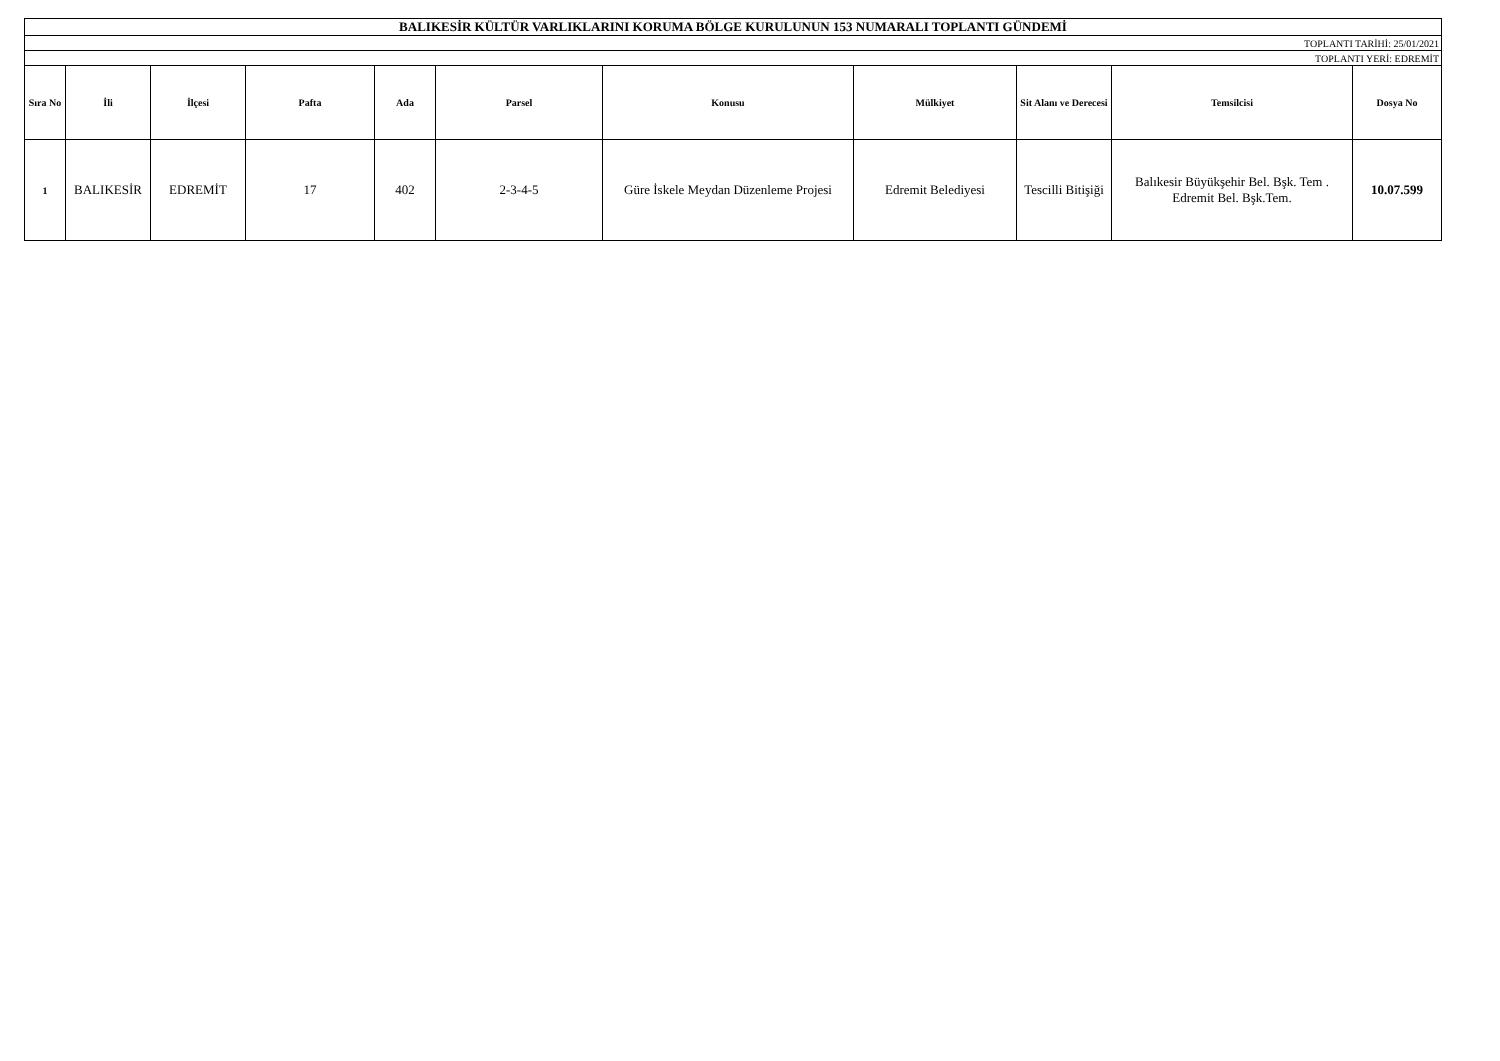| BALIKESİR KÜLTÜR VARLIKLARINI KORUMA BÖLGE KURULUNUN 153 NUMARALI TOPLANTI GÜNDEMİ | | | | | | | | | | |
| TOPLANTI TARİHİ: 25/01/2021 | | | | | | | | | | |
| TOPLANTI YERİ: EDREMİT | | | | | | | | | | |
| Sıra No | İli | İlçesi | Pafta | Ada | Parsel | Konusu | Mülkiyet | Sit Alanı ve Derecesi | Temsilcisi | Dosya No |
| 1 | BALIKESİR | EDREMİT | 17 | 402 | 2-3-4-5 | Güre İskele Meydan Düzenleme Projesi | Edremit Belediyesi | Tescilli Bitişiği | Balıkesir Büyükşehir Bel. Bşk. Tem . Edremit Bel. Bşk.Tem. | 10.07.599 |